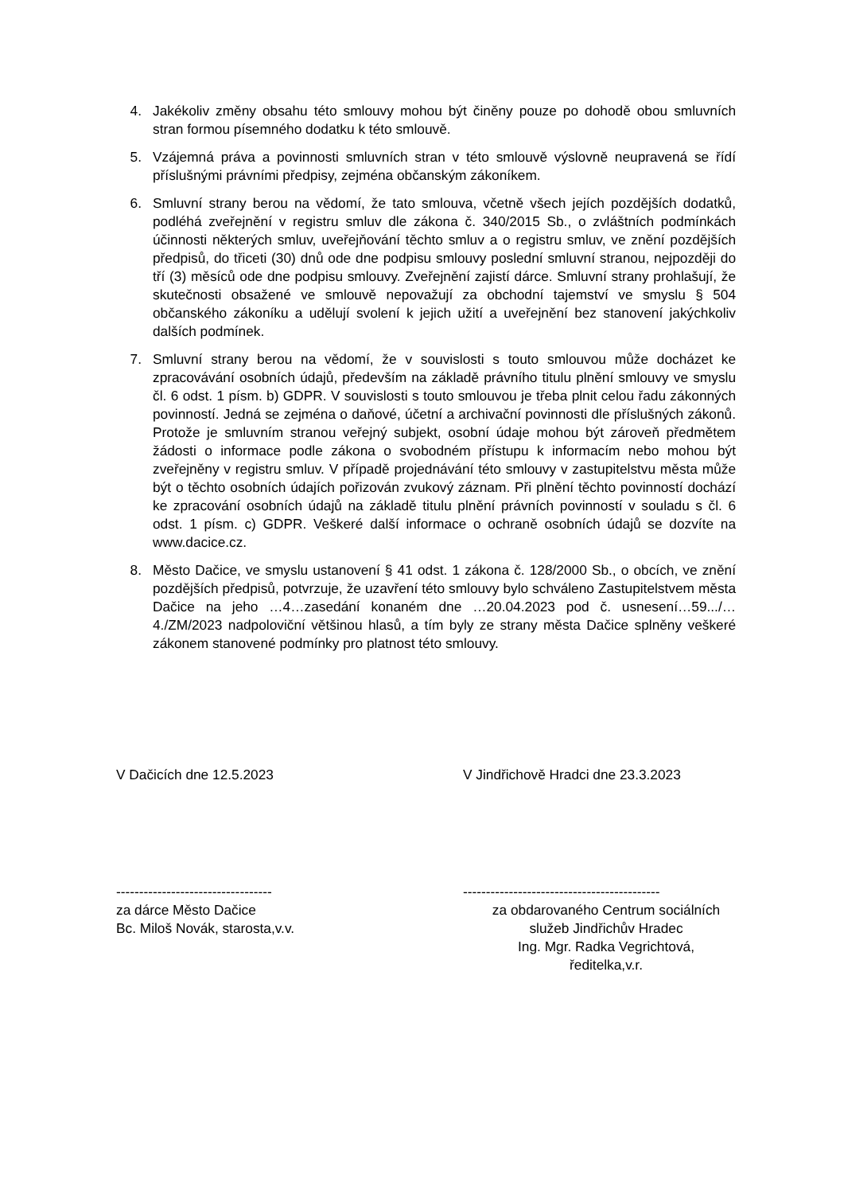4. Jakékoliv změny obsahu této smlouvy mohou být činěny pouze po dohodě obou smluvních stran formou písemného dodatku k této smlouvě.
5. Vzájemná práva a povinnosti smluvních stran v této smlouvě výslovně neupravená se řídí příslušnými právními předpisy, zejména občanským zákoníkem.
6. Smluvní strany berou na vědomí, že tato smlouva, včetně všech jejích pozdějších dodatků, podléhá zveřejnění v registru smluv dle zákona č. 340/2015 Sb., o zvláštních podmínkách účinnosti některých smluv, uveřejňování těchto smluv a o registru smluv, ve znění pozdějších předpisů, do třiceti (30) dnů ode dne podpisu smlouvy poslední smluvní stranou, nejpozději do tří (3) měsíců ode dne podpisu smlouvy. Zveřejnění zajistí dárce. Smluvní strany prohlašují, že skutečnosti obsažené ve smlouvě nepovažují za obchodní tajemství ve smyslu § 504 občanského zákoníku a udělují svolení k jejich užití a uveřejnění bez stanovení jakýchkoliv dalších podmínek.
7. Smluvní strany berou na vědomí, že v souvislosti s touto smlouvou může docházet ke zpracovávání osobních údajů, především na základě právního titulu plnění smlouvy ve smyslu čl. 6 odst. 1 písm. b) GDPR. V souvislosti s touto smlouvou je třeba plnit celou řadu zákonných povinností. Jedná se zejména o daňové, účetní a archivační povinnosti dle příslušných zákonů. Protože je smluvním stranou veřejný subjekt, osobní údaje mohou být zároveň předmětem žádosti o informace podle zákona o svobodném přístupu k informacím nebo mohou být zveřejněny v registru smluv. V případě projednávání této smlouvy v zastupitelstvu města může být o těchto osobních údajích pořizován zvukový záznam. Při plnění těchto povinností dochází ke zpracování osobních údajů na základě titulu plnění právních povinností v souladu s čl. 6 odst. 1 písm. c) GDPR. Veškeré další informace o ochraně osobních údajů se dozvíte na www.dacice.cz.
8. Město Dačice, ve smyslu ustanovení § 41 odst. 1 zákona č. 128/2000 Sb., o obcích, ve znění pozdějších předpisů, potvrzuje, že uzavření této smlouvy bylo schváleno Zastupitelstvem města Dačice na jeho …4…zasedání konaném dne …20.04.2023 pod č. usnesení…59.../…4./ZM/2023 nadpoloviční většinou hlasů, a tím byly ze strany města Dačice splněny veškeré zákonem stanovené podmínky pro platnost této smlouvy.
V Dačicích dne 12.5.2023 V Jindřichově Hradci dne 23.3.2023
----------------------------------
za dárce Město Dačice
Bc. Miloš Novák, starosta,v.v.
-------------------------------------------
za obdarovaného Centrum sociálních
služeb Jindřichův Hradec
Ing. Mgr. Radka Vegrichtová,
ředitelka,v.r.